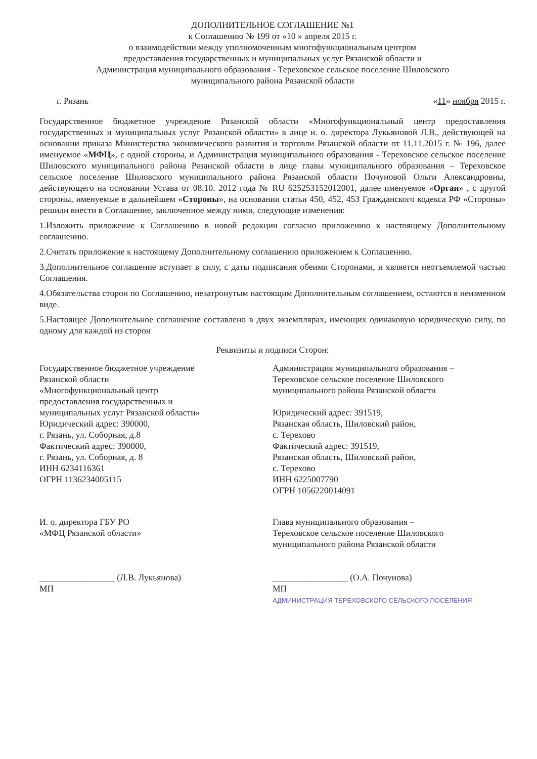ДОПОЛНИТЕЛЬНОЕ СОГЛАШЕНИЕ №1
к Соглашению № 199 от «10 » апреля 2015 г.
о взаимодействии между уполномоченным многофункциональным центром
предоставления государственных и муниципальных услуг Рязанской области и
Администрация муниципального образования - Тереховское сельское поселение Шиловского
муниципального района Рязанской области
г. Рязань «11» ноября 2015 г.
Государственное бюджетное учреждение Рязанской области «Многофункциональный центр предоставления государственных и муниципальных услуг Рязанской области» в лице и. о. директора Лукьяновой Л.В., действующей на основании приказа Министерства экономического развития и торговли Рязанской области от 11.11.2015 г. № 196, далее именуемое «МФЦ», с одной стороны, и Администрация муниципального образования - Тереховское сельское поселение Шиловского муниципального района Рязанской области в лице главы муниципального образования – Тереховское сельское поселение Шиловского муниципального района Рязанской области Почуновой Ольги Александровны, действующего на основании Устава от 08.10. 2012 года № RU 625253152012001, далее именуемое «Орган» , с другой стороны, именуемые в дальнейшем «Стороны», на основании статьи 450, 452, 453 Гражданского кодекса РФ «Стороны» решили внести в Соглашение, заключенное между ними, следующие изменения:
1.Изложить приложение к Соглашению в новой редакции согласно приложению к настоящему Дополнительному соглашению.
2.Считать приложение к настоящему Дополнительному соглашению приложением к Соглашению.
3.Дополнительное соглашение вступает в силу, с даты подписания обеими Сторонами, и является неотъемлемой частью Соглашения.
4.Обязательства сторон по Соглашению, незатронутым настоящим Дополнительным соглашением, остаются в неизменном виде.
5.Настоящее Дополнительное соглашение составлено в двух экземплярах, имеющих одинаковую юридическую силу, по одному для каждой из сторон
Реквизиты и подписи Сторон:
Государственное бюджетное учреждение
Рязанской области
«Многофункциональный центр
предоставления государственных и
муниципальных услуг Рязанской области»
Юридический адрес: 390000,
г. Рязань, ул. Соборная, д.8
Фактический адрес: 390000,
г. Рязань, ул. Соборная, д. 8
ИНН 6234116361
ОГРН 1136234005115
Администрация муниципального образования –
Тереховское сельское поселение Шиловского
муниципального района Рязанской области
Юридический адрес: 391519,
Рязанская область, Шиловский район,
с. Терехово
Фактический адрес: 391519,
Рязанская область, Шиловский район,
с. Терехово
ИНН 6225007790
ОГРН 1056220014091
И. о. директора ГБУ РО
«МФЦ Рязанской области»
_________________ (Л.В. Лукьянова)
МП
Глава муниципального образования –
Тереховское сельское поселение Шиловского
муниципального района Рязанской области
_________________ (О.А. Почунова)
МП
АДМИНИСТРАЦИЯ ТЕРЕХОВСКОГО СЕЛЬСКОГО ПОСЕЛЕНИЯ